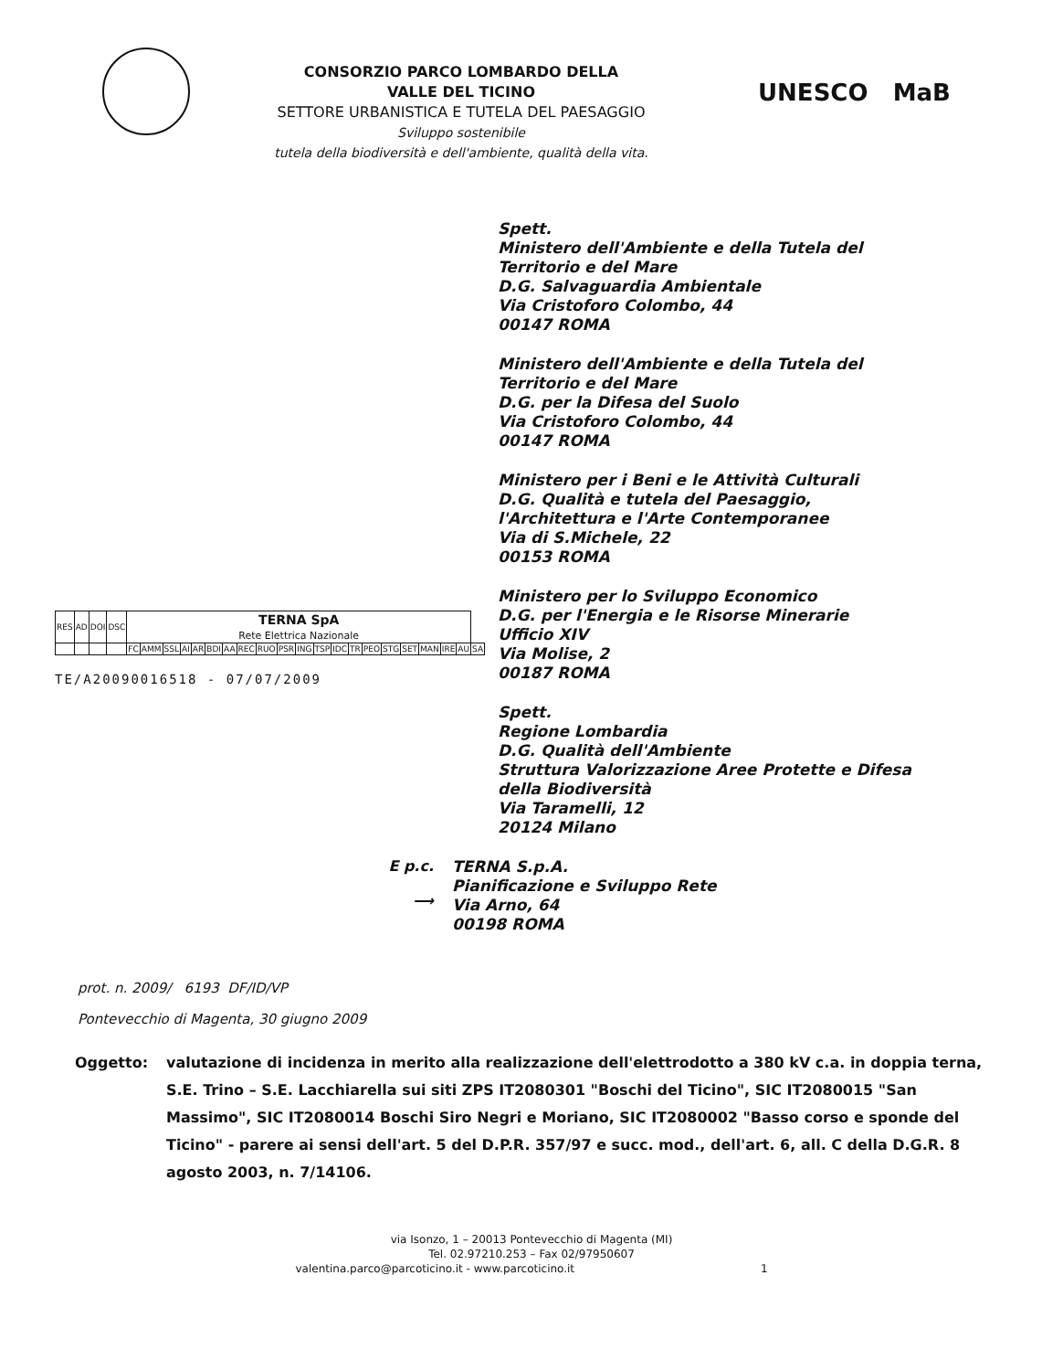CONSORZIO PARCO LOMBARDO DELLA
VALLE DEL TICINO
SETTORE URBANISTICA E TUTELA DEL PAESAGGIO
Sviluppo sostenibile
tutela della biodiversità e dell'ambiente, qualità della vita.
UNESCO MaB
Spett.
Ministero dell'Ambiente e della Tutela del
Territorio e del Mare
D.G. Salvaguardia Ambientale
Via Cristoforo Colombo, 44
00147 ROMA
Ministero dell'Ambiente e della Tutela del
Territorio e del Mare
D.G. per la Difesa del Suolo
Via Cristoforo Colombo, 44
00147 ROMA
Ministero per i Beni e le Attività Culturali
D.G. Qualità e tutela del Paesaggio,
l'Architettura e l'Arte Contemporanee
Via di S.Michele, 22
00153 ROMA
| RES | AD | DOI | DSC | TERNA SpA Rete Elettrica Nazionale | | | | | | | | | | | | | | | | | | | | |
| | | | | FC | AMM | SSL | AI | AR | BDI | AA | REC | RUO | PSR | ING | TSP | IDC | TR | PEO | STG | SET | MAN | IRE | AU | SA |
TE/A20090016518 - 07/07/2009
Ministero per lo Sviluppo Economico
D.G. per l'Energia e le Risorse Minerarie
Ufficio XIV
Via Molise, 2
00187 ROMA
Spett.
Regione Lombardia
D.G. Qualità dell'Ambiente
Struttura Valorizzazione Aree Protette e Difesa
della Biodiversità
Via Taramelli, 12
20124 Milano
E p.c.
⟶
TERNA S.p.A.
Pianificazione e Sviluppo Rete
Via Arno, 64
00198 ROMA
prot. n. 2009/ 6193 DF/ID/VP
Pontevecchio di Magenta, 30 giugno 2009
Oggetto: valutazione di incidenza in merito alla realizzazione dell'elettrodotto a 380 kV c.a. in doppia terna, S.E. Trino – S.E. Lacchiarella sui siti ZPS IT2080301 "Boschi del Ticino", SIC IT2080015 "San Massimo", SIC IT2080014 Boschi Siro Negri e Moriano, SIC IT2080002 "Basso corso e sponde del Ticino" - parere ai sensi dell'art. 5 del D.P.R. 357/97 e succ. mod., dell'art. 6, all. C della D.G.R. 8 agosto 2003, n. 7/14106.
via Isonzo, 1 – 20013 Pontevecchio di Magenta (MI)
Tel. 02.97210.253 – Fax 02/97950607
valentina.parco@parcoticino.it - www.parcoticino.it 1